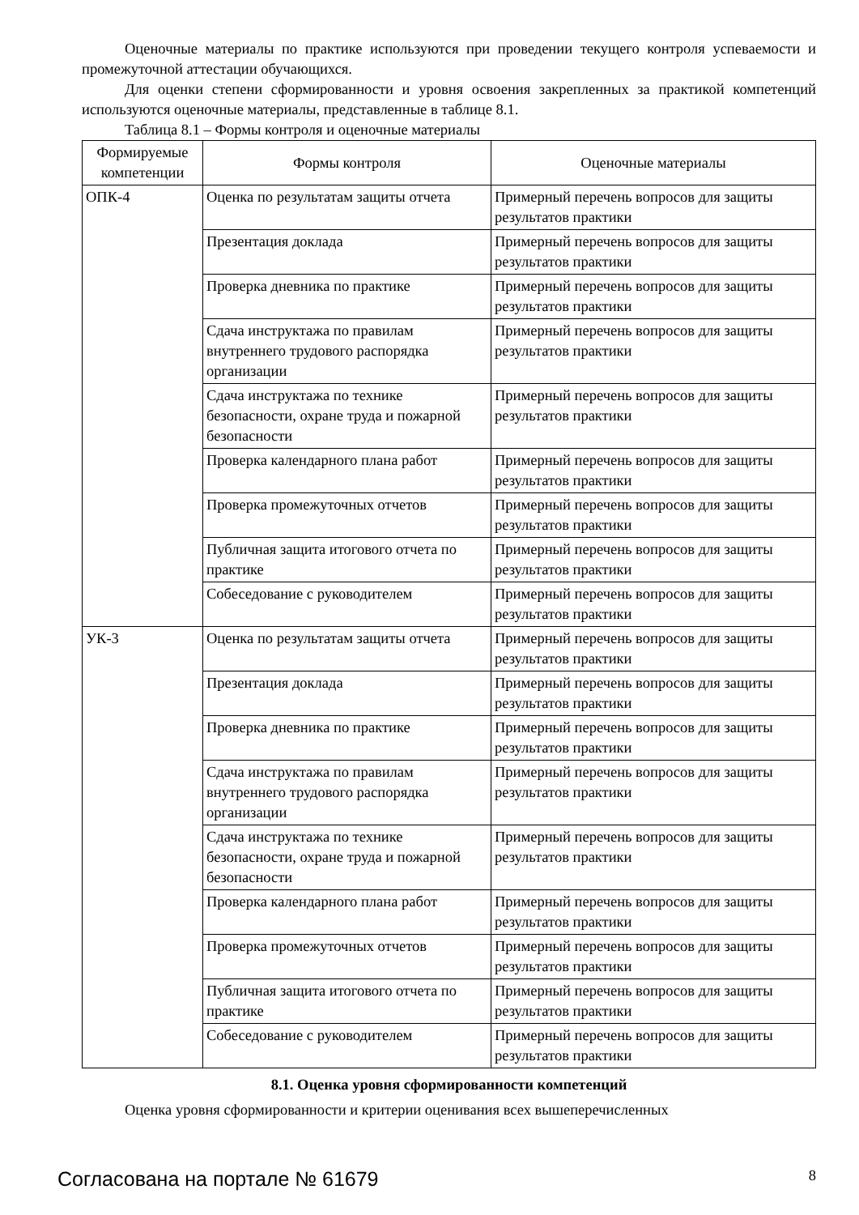Оценочные материалы по практике используются при проведении текущего контроля успеваемости и промежуточной аттестации обучающихся.
Для оценки степени сформированности и уровня освоения закрепленных за практикой компетенций используются оценочные материалы, представленные в таблице 8.1.
Таблица 8.1 – Формы контроля и оценочные материалы
| Формируемые компетенции | Формы контроля | Оценочные материалы |
| --- | --- | --- |
| ОПК-4 | Оценка по результатам защиты отчета | Примерный перечень вопросов для защиты результатов практики |
| | Презентация доклада | Примерный перечень вопросов для защиты результатов практики |
| | Проверка дневника по практике | Примерный перечень вопросов для защиты результатов практики |
| | Сдача инструктажа по правилам внутреннего трудового распорядка организации | Примерный перечень вопросов для защиты результатов практики |
| | Сдача инструктажа по технике безопасности, охране труда и пожарной безопасности | Примерный перечень вопросов для защиты результатов практики |
| | Проверка календарного плана работ | Примерный перечень вопросов для защиты результатов практики |
| | Проверка промежуточных отчетов | Примерный перечень вопросов для защиты результатов практики |
| | Публичная защита итогового отчета по практике | Примерный перечень вопросов для защиты результатов практики |
| | Собеседование с руководителем | Примерный перечень вопросов для защиты результатов практики |
| УК-3 | Оценка по результатам защиты отчета | Примерный перечень вопросов для защиты результатов практики |
| | Презентация доклада | Примерный перечень вопросов для защиты результатов практики |
| | Проверка дневника по практике | Примерный перечень вопросов для защиты результатов практики |
| | Сдача инструктажа по правилам внутреннего трудового распорядка организации | Примерный перечень вопросов для защиты результатов практики |
| | Сдача инструктажа по технике безопасности, охране труда и пожарной безопасности | Примерный перечень вопросов для защиты результатов практики |
| | Проверка календарного плана работ | Примерный перечень вопросов для защиты результатов практики |
| | Проверка промежуточных отчетов | Примерный перечень вопросов для защиты результатов практики |
| | Публичная защита итогового отчета по практике | Примерный перечень вопросов для защиты результатов практики |
| | Собеседование с руководителем | Примерный перечень вопросов для защиты результатов практики |
8.1. Оценка уровня сформированности компетенций
Оценка уровня сформированности и критерии оценивания всех вышеперечисленных
Согласована на портале № 61679 8